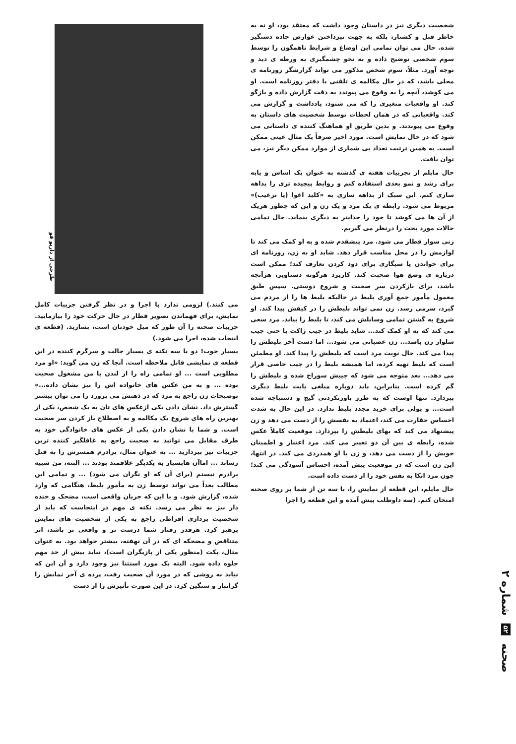شخصیت دیگری نیز در داستان وجود داشت که معتقد بود، او نه به خاطر قتل و کشتار، بلکه به جهت نپرداختن عوارض جاده دستگیر شده. حال می توان تمامی این اوضاع و شرایط ناهمگون را توسط سوم شخصی توضیح داده و به نحو چشمگیری به ورطه ی دید و توجه آورد. مثلاً، سوم شخص مذکور می تواند گزارشگر روزنامه ی محلی باشد، که در حال مکالمه ی تلفنی با دفتر روزنامه است. او می کوشد، آنچه را به وقوع می پیوندد به دقت گزارش داده و بازگو کند. او واقعیات متغیری را که می شنود، یادداشت و گزارش می کند. واقعیاتی که در همان لحظات توسط شخصیت های داستان به وقوع می پیوندند. و بدین طریق او هماهنگ کننده ی داستانی می شود که در حال نمایش است. مورد اخیر صرفاً یک مثال عینی ممکن است. به همین ترتیب تعداد بی شماری از موارد ممکن دیگر نیز، می توان یافت.
حال مایلم از تجربیات هفته ی گذشته به عنوان یک اساس و پایه برای رشد و نمو بعدی استفاده کنم و روابط پیچیده تری را بداهه سازی کنم. این سبک از بداهه سازی به «کلید اغوا (یا ترغیب)» مربوط می شود. رابطه ی یک مرد و یک زن و این که چطور هریک از آن ها می کوشد تا خود را جذابتر به دیگری بنماید. حال تمامی حالات مورد بحث را درنظر می گیریم.
زنی سوار قطار می شود. مرد پیشقدم شده و به او کمک می کند تا لوازمش را در محل مناسب قرار دهد. شاید او به زن، روزنامه ای برای خواندن یا سیگاری برای دود کردن تعارف کند؛ ممکن است درباره ی وضع هوا صحبت کند. کاربرد هرگونه دستاویز، هرآنچه باشد، برای بازکردن سر صحبت و شروع دوستی. سپس طبق معمول مأمور جمع آوری بلیط در حالیکه بلیط ها را از مردم می گیرد، سرمی رسد. زن نمی تواند بلیطش را در کیفش پیدا کند. او شروع به گشتن تمامی وسایلش می کند، تا بلیط را بیابد. مرد سعی می کند که به او کمک کند... شاید بلیط در جیب ژاکت یا حتی جیب شلوار زن باشد... زن عصبانی می شود... اما دست آخر بلیطش را پیدا می کند. حال نوبت مرد است که بلیطش را پیدا کند. او مطمئن است که بلیط تهیه کرده، اما همیشه بلیط را در جیب خاصی قرار می دهد... بعد متوجه می شود که جیبش سوراخ شده و بلیطش را گم کرده است. بنابراین، باید دوباره مبلغی بابت بلیط دیگری بپردازد. تنها اوست که به طرز باورنکردنی گیج و دستپاچه شده است... و پولی برای خرید مجدد بلیط ندارد. در این حال به شدت احساس حقارت می کند، اعتماد به نفسش را از دست می دهد و زن پیشنهاد می کند که بهای بلیطش را بپردازد. موقعیت کاملاً عکس شده، رابطه ی بین آن دو تغییر می کند. مرد اعتبار و اطمینان خویش را از دست می دهد، و زن با او همدردی می کند. در انتها، این زن است که در موقعیت پیش آمده، احساس آسودگی می کند؛ چون مرد اتکا به نفس خود را از دست داده است.
حال مایلم، این قطعه از نمایش را، با سه تن از شما بر روی صحنه امتحان کنم. (سه داوطلب پیش آمده و این قطعه را اجرا
طرحی از داریو فو
می کنند.) لزومی ندارد با اجرا و در نظر گرفتن جزییات کامل نمایش، برای فهماندن تصویر قطار در حال حرکت خود را بیازمایید. جزییات صحنه را آن طور که میل خودتان است، بسازید. (قطعه ی انتخاب شده، اجرا می شود.)
بسیار خوب! دو یا سه نکته ی بسیار جالب و سرگرم کننده در این قطعه ی نمایشی قابل ملاحظه است. آنجا که زن می گوید: «او مرد مطلوبی است ... او تمامی راه را از لندن با من مشغول صحبت بوده ... و به من عکس های خانواده اش را نیز نشان داده...» توضیحات زن راجع به مرد که در ذهنش می پرورد را می توان بیشتر گسترش داد. نشان دادن یکی ازعکس های تان به یک شخص، یکی از بهترین راه های شروع یک مکالمه و به اصطلاح باز کردن سر صحبت است. و شما با نشان دادن یکی از عکس های خانوادگی خود به طرف مقابل می توانید به صحبت راجع به غافلگیر کننده ترین جزییات نیز بپردازید ... به عنوان مثال، برادرم همسرش را به قتل رساند ... اماآن هابسیار به یکدیگر علاقمند بودند ... البته، من شبیه برادرم نیستم (برای آن که او نگران می شود) ... و تمامی این مطالب بعداً می تواند توسط زن به مأمور بلیط، هنگامی که وارد شده، گزارش شود. و با این که جریان واقعی است، مضحک و خنده دار نیز به نظر می رسد. نکته ی مهم در اینجاست که باید از شخصیت پردازی افراطی راجع به یکی از شخصیت های نمایش پرهیز کرد. هرقدر رفتار شما درست تر و واقعی تر باشد، اثر متناقض و مضحکه ای که در آن نهفته، بیشتر خواهد بود. به عنوان مثال، بکت (منظور یکی از بازیگران است)، نباید بیش از حد مهم جلوه داده شود. البته یک مورد استثنا نیز وجود دارد و آن این که نباید به روشی که در مورد آن صحبت رفت، پرده ی آخر نمایش را گرانبار و سنگین کرد. در این صورت تأثیرش را از دست
صحنه ۵۲ شماره ۲